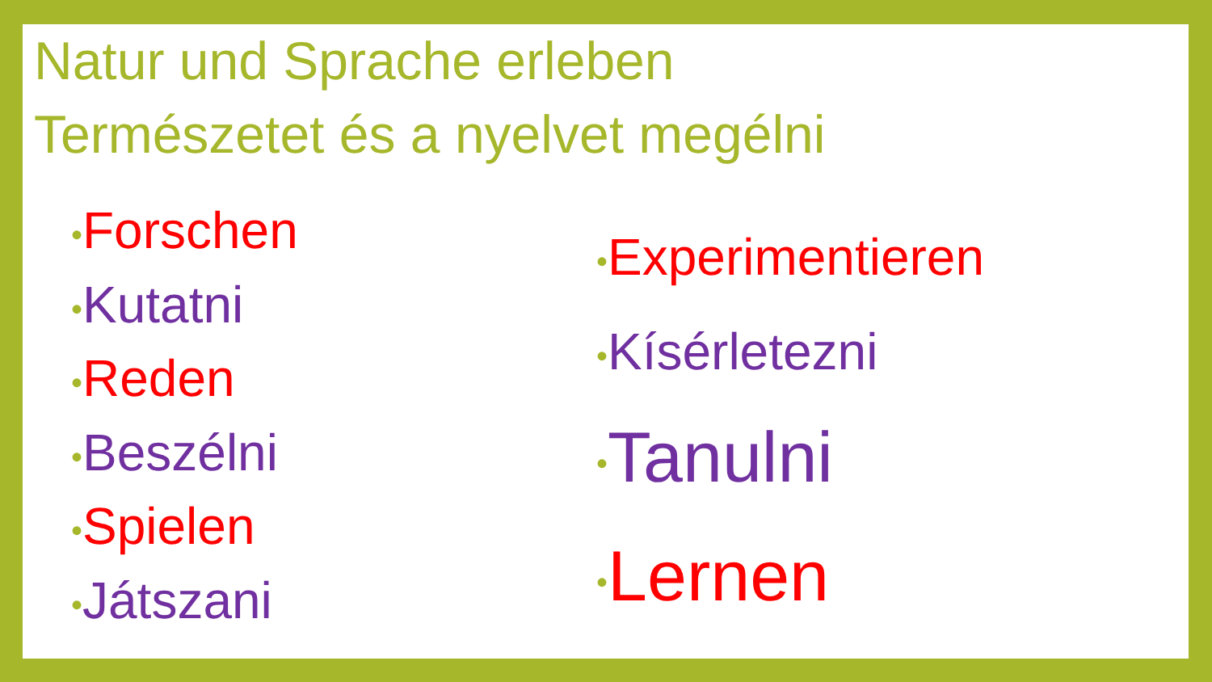Natur und Sprache erleben
Természetet és a nyelvet megélni
•Forschen
•Kutatni
•Reden
•Beszélni
•Spielen
•Játszani
•Experimentieren
•Kísérletezni
•Tanulni
•Lernen